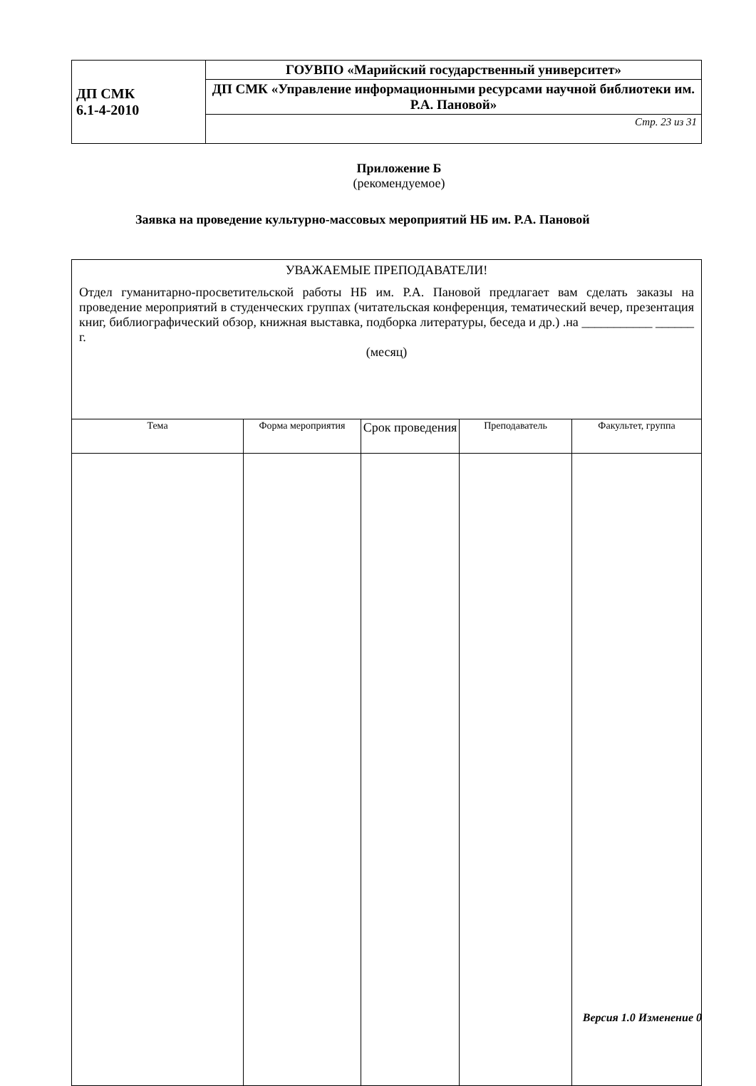| ДП СМК 6.1-4-2010 | ГОУВПО «Марийский государственный университет» |
| | ДП СМК «Управление информационными ресурсами научной библиотеки им. Р.А. Пановой» |
| | Стр. 23 из 31 |
Приложение Б
(рекомендуемое)
Заявка на проведение культурно-массовых мероприятий НБ им. Р.А. Пановой
| УВАЖАЕМЫЕ ПРЕПОДАВАТЕЛИ! Отдел гуманитарно-просветительской работы НБ им. Р.А. Пановой предлагает вам сделать заказы на проведение мероприятий в студенческих группах (читательская конференция, тематический вечер, презентация книг, библиографический обзор, книжная выставка, подборка литературы, беседа и др.) .на ___________ ______ г. (месяц) | | | | |
| Тема | Форма мероприятия | Срок проведения | Преподаватель | Факультет, группа |
Версия 1.0 Изменение 0